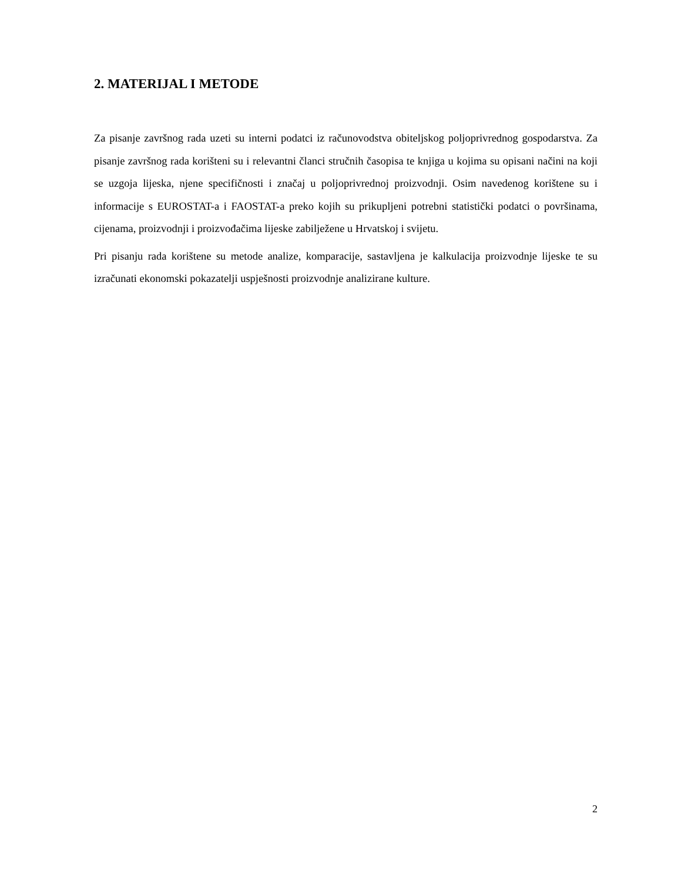2. MATERIJAL I METODE
Za pisanje završnog rada uzeti su interni podatci iz računovodstva obiteljskog poljoprivrednog gospodarstva. Za pisanje završnog rada korišteni su i relevantni članci stručnih časopisa te knjiga u kojima su opisani načini na koji se uzgoja lijeska, njene specifičnosti i značaj u poljoprivrednoj proizvodnji. Osim navedenog korištene su i informacije s EUROSTAT-a i FAOSTAT-a preko kojih su prikupljeni potrebni statistički podatci o površinama, cijenama, proizvodnji i proizvođačima lijeske zabilježene u Hrvatskoj i svijetu.
Pri pisanju rada korištene su metode analize, komparacije, sastavljena je kalkulacija proizvodnje lijeske te su izračunati ekonomski pokazatelji uspješnosti proizvodnje analizirane kulture.
2